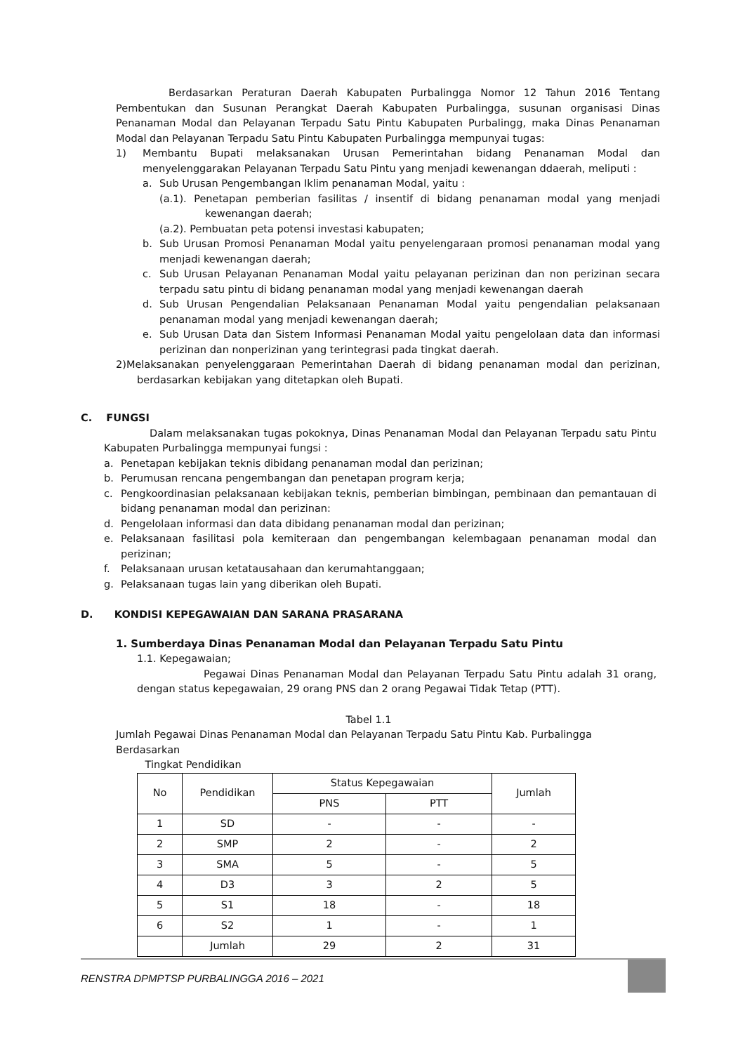Berdasarkan Peraturan Daerah Kabupaten Purbalingga Nomor 12 Tahun 2016 Tentang Pembentukan dan Susunan Perangkat Daerah Kabupaten Purbalingga, susunan organisasi Dinas Penanaman Modal dan Pelayanan Terpadu Satu Pintu Kabupaten Purbalingg, maka Dinas Penanaman Modal dan Pelayanan Terpadu Satu Pintu Kabupaten Purbalingga mempunyai tugas:
1) Membantu Bupati melaksanakan Urusan Pemerintahan bidang Penanaman Modal dan menyelenggarakan Pelayanan Terpadu Satu Pintu yang menjadi kewenangan ddaerah, meliputi :
a. Sub Urusan Pengembangan Iklim penanaman Modal, yaitu :
(a.1). Penetapan pemberian fasilitas / insentif di bidang penanaman modal yang menjadi kewenangan daerah;
(a.2). Pembuatan peta potensi investasi kabupaten;
b. Sub Urusan Promosi Penanaman Modal yaitu penyelengaraan promosi penanaman modal yang menjadi kewenangan daerah;
c. Sub Urusan Pelayanan Penanaman Modal yaitu pelayanan perizinan dan non perizinan secara terpadu satu pintu di bidang penanaman modal yang menjadi kewenangan daerah
d. Sub Urusan Pengendalian Pelaksanaan Penanaman Modal yaitu pengendalian pelaksanaan penanaman modal yang menjadi kewenangan daerah;
e. Sub Urusan Data dan Sistem Informasi Penanaman Modal yaitu pengelolaan data dan informasi perizinan dan nonperizinan yang terintegrasi pada tingkat daerah.
2)Melaksanakan penyelenggaraan Pemerintahan Daerah di bidang penanaman modal dan perizinan, berdasarkan kebijakan yang ditetapkan oleh Bupati.
C. FUNGSI
Dalam melaksanakan tugas pokoknya, Dinas Penanaman Modal dan Pelayanan Terpadu satu Pintu Kabupaten Purbalingga mempunyai fungsi :
a. Penetapan kebijakan teknis dibidang penanaman modal dan perizinan;
b. Perumusan rencana pengembangan dan penetapan program kerja;
c. Pengkoordinasian pelaksanaan kebijakan teknis, pemberian bimbingan, pembinaan dan pemantauan di bidang penanaman modal dan perizinan:
d. Pengelolaan informasi dan data dibidang penanaman modal dan perizinan;
e. Pelaksanaan fasilitasi pola kemiteraan dan pengembangan kelembagaan penanaman modal dan perizinan;
f. Pelaksanaan urusan ketatausahaan dan kerumahtanggaan;
g. Pelaksanaan tugas lain yang diberikan oleh Bupati.
D. KONDISI KEPEGAWAIAN DAN SARANA PRASARANA
1. Sumberdaya Dinas Penanaman Modal dan Pelayanan Terpadu Satu Pintu
1.1. Kepegawaian;
Pegawai Dinas Penanaman Modal dan Pelayanan Terpadu Satu Pintu adalah 31 orang, dengan status kepegawaian, 29 orang PNS dan 2 orang Pegawai Tidak Tetap (PTT).
Tabel 1.1
Jumlah Pegawai Dinas Penanaman Modal dan Pelayanan Terpadu Satu Pintu Kab. Purbalingga Berdasarkan
Tingkat Pendidikan
| No | Pendidikan | Status Kepegawaian | | Jumlah |
| --- | --- | --- | --- | --- |
| | | PNS | PTT | |
| 1 | SD | - | - | - |
| 2 | SMP | 2 | - | 2 |
| 3 | SMA | 5 | - | 5 |
| 4 | D3 | 3 | 2 | 5 |
| 5 | S1 | 18 | - | 18 |
| 6 | S2 | 1 | - | 1 |
| | Jumlah | 29 | 2 | 31 |
RENSTRA DPMPTSP PURBALINGGA 2016 – 2021